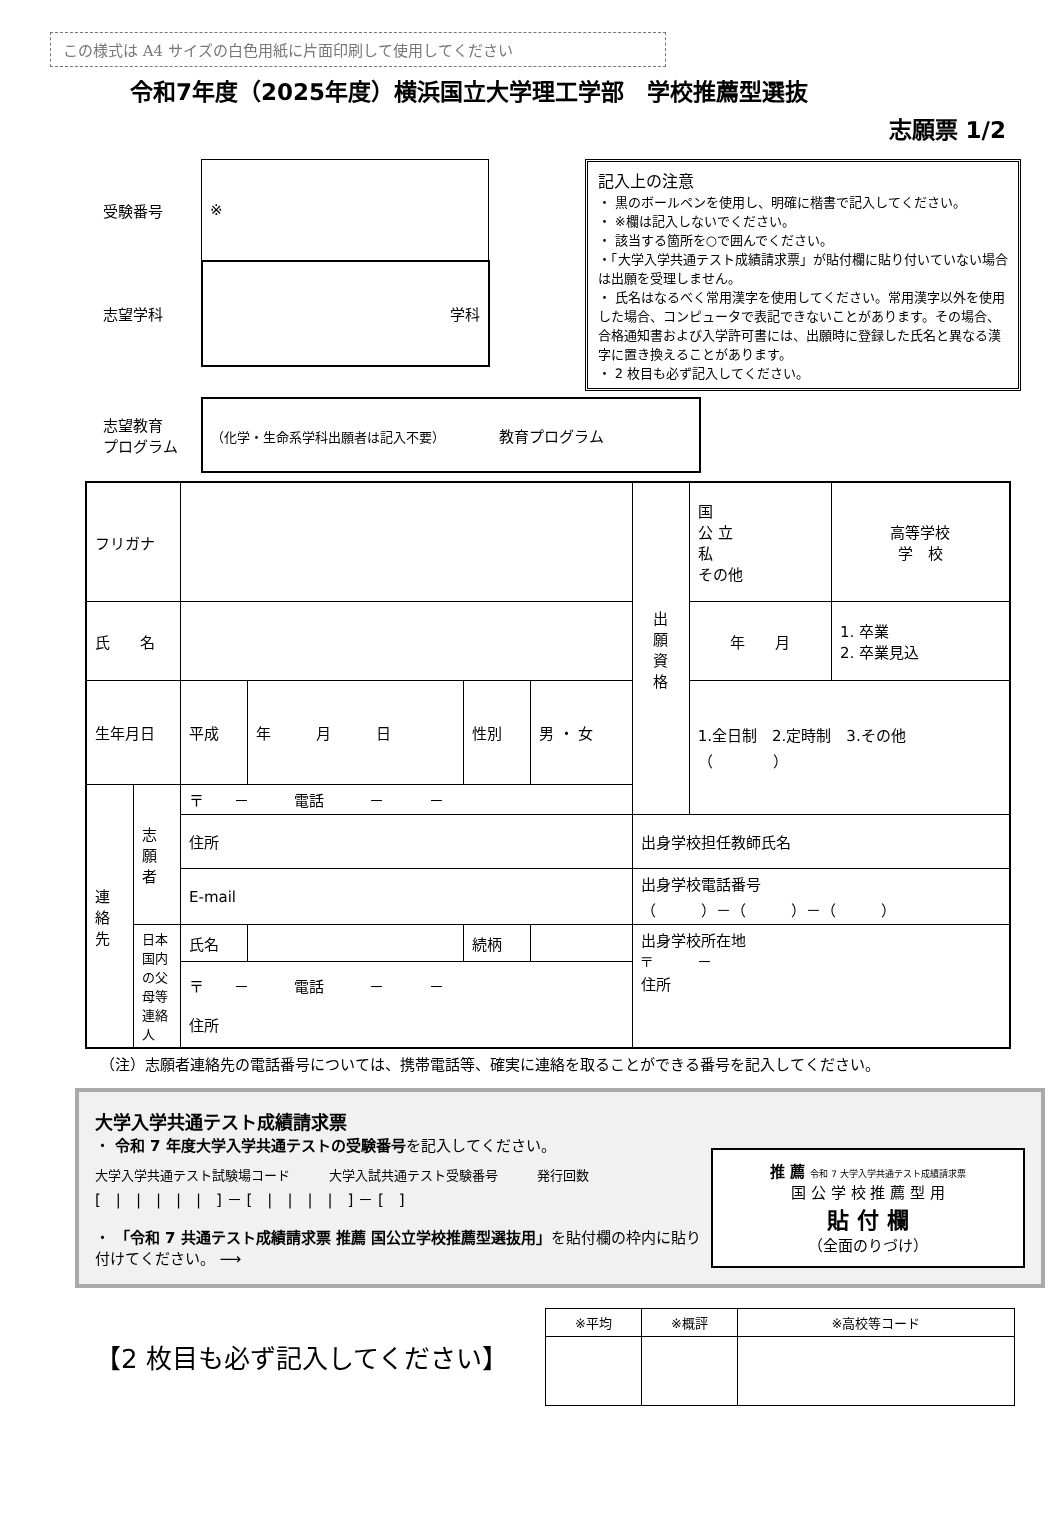この様式は A4 サイズの白色用紙に片面印刷して使用してください
令和7年度（2025年度）横浜国立大学理工学部　学校推薦型選抜
志願票 1/2
| 受験番号 | ※ |
| 志望学科 | 学科 |
記入上の注意
・ 黒のボールペンを使用し、明確に楷書で記入してください。
・ ※欄は記入しないでください。
・ 該当する箇所を○で囲んでください。
・「大学入学共通テスト成績請求票」が貼付欄に貼り付いていない場合は出願を受理しません。
・ 氏名はなるべく常用漢字を使用してください。常用漢字以外を使用した場合、コンピュータで表記できないことがあります。その場合、合格通知書および入学許可書には、出願時に登録した氏名と異なる漢字に置き換えることがあります。
・ 2 枚目も必ず記入してください。
| 志望教育 プログラム | （化学・生命系学科出願者は記入不要） 教育プログラム |
| フリガナ | | | | | | 出 願 資 格 | 国 公 立 私 その他 | 高等学校 学 校 |
| 氏 名 | | | | | | | 年 月 | 1. 卒業 2. 卒業見込 |
| 生年月日 | | 平成 | 年 月 日 | 性別 | 男 ・ 女 | | 1.全日制 2.定時制 3.その他 （ ） | |
| 連 絡 先 | 志 願 者 | 〒 － 電話 － － | | | | | | |
| | | 住所 | | | | 出身学校担任教師氏名 | | |
| | | E-mail | | | | 出身学校電話番号 （ ）－（ ）－（ ） | | |
| | 日本国内の父母等連絡人 | 氏名 | | 続柄 | | 出身学校所在地 〒 － 住所 | | |
| | | 〒 － 電話 － － 住所 | | | | | | |
（注）志願者連絡先の電話番号については、携帯電話等、確実に連絡を取ることができる番号を記入してください。
大学入学共通テスト成績請求票
・ 令和 7 年度大学入学共通テストの受験番号を記入してください。
大学入学共通テスト試験場コード　　　大学入試共通テスト受験番号　　　発行回数
[　|　|　|　|　|　] － [　|　|　|　|　] － [　]
・ 「令和 7 共通テスト成績請求票 推薦 国公立学校推薦型選抜用」を貼付欄の枠内に貼り付けてください。 ⟶
推 薦 令和 7 大学入学共通テスト成績請求票
国 公 学 校 推 薦 型 用
貼 付 欄
（全面のりづけ）
【2 枚目も必ず記入してください】
| ※平均 | ※概評 | ※高校等コード |